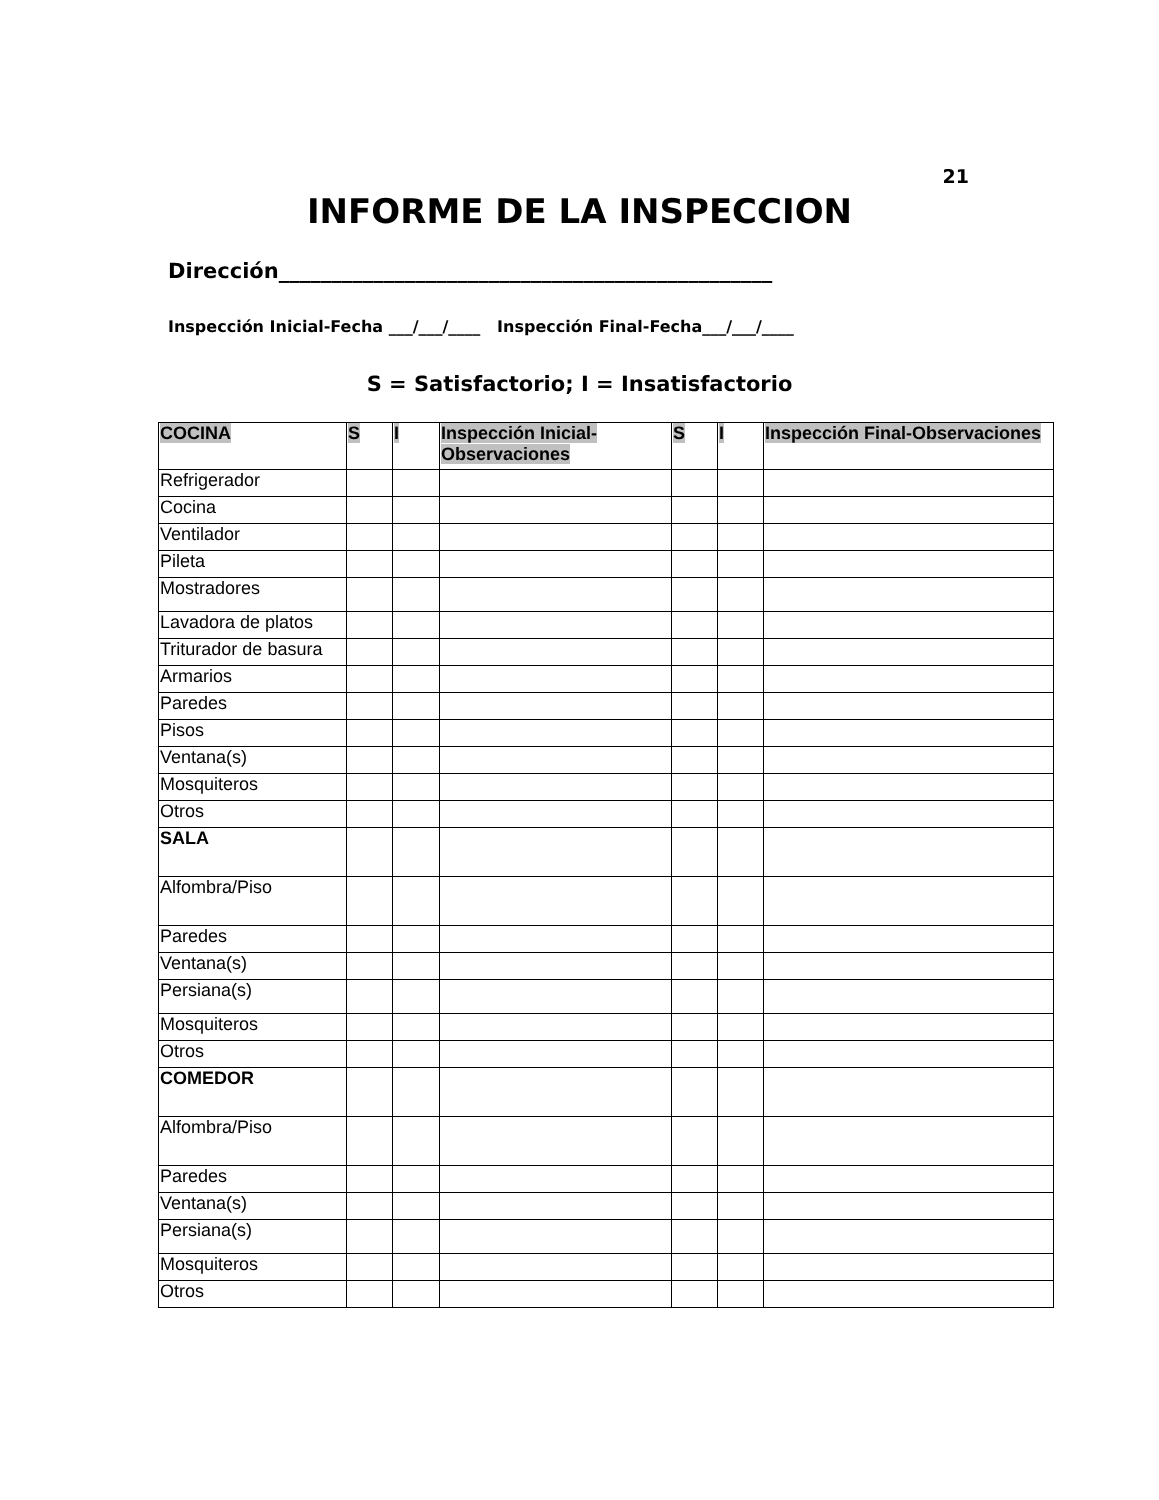21
INFORME DE LA INSPECCION
Dirección_______________________________________________
Inspección Inicial-Fecha ___/___/____ Inspección Final-Fecha___/___/____
S = Satisfactorio; I = Insatisfactorio
| COCINA | S | I | Inspección Inicial-Observaciones | S | I | Inspección Final-Observaciones |
| --- | --- | --- | --- | --- | --- | --- |
| Refrigerador | | | | | | |
| Cocina | | | | | | |
| Ventilador | | | | | | |
| Pileta | | | | | | |
| Mostradores | | | | | | |
| Lavadora de platos | | | | | | |
| Triturador de basura | | | | | | |
| Armarios | | | | | | |
| Paredes | | | | | | |
| Pisos | | | | | | |
| Ventana(s) | | | | | | |
| Mosquiteros | | | | | | |
| Otros | | | | | | |
| SALA | | | | | | |
| Alfombra/Piso | | | | | | |
| Paredes | | | | | | |
| Ventana(s) | | | | | | |
| Persiana(s) | | | | | | |
| Mosquiteros | | | | | | |
| Otros | | | | | | |
| COMEDOR | | | | | | |
| Alfombra/Piso | | | | | | |
| Paredes | | | | | | |
| Ventana(s) | | | | | | |
| Persiana(s) | | | | | | |
| Mosquiteros | | | | | | |
| Otros | | | | | | |